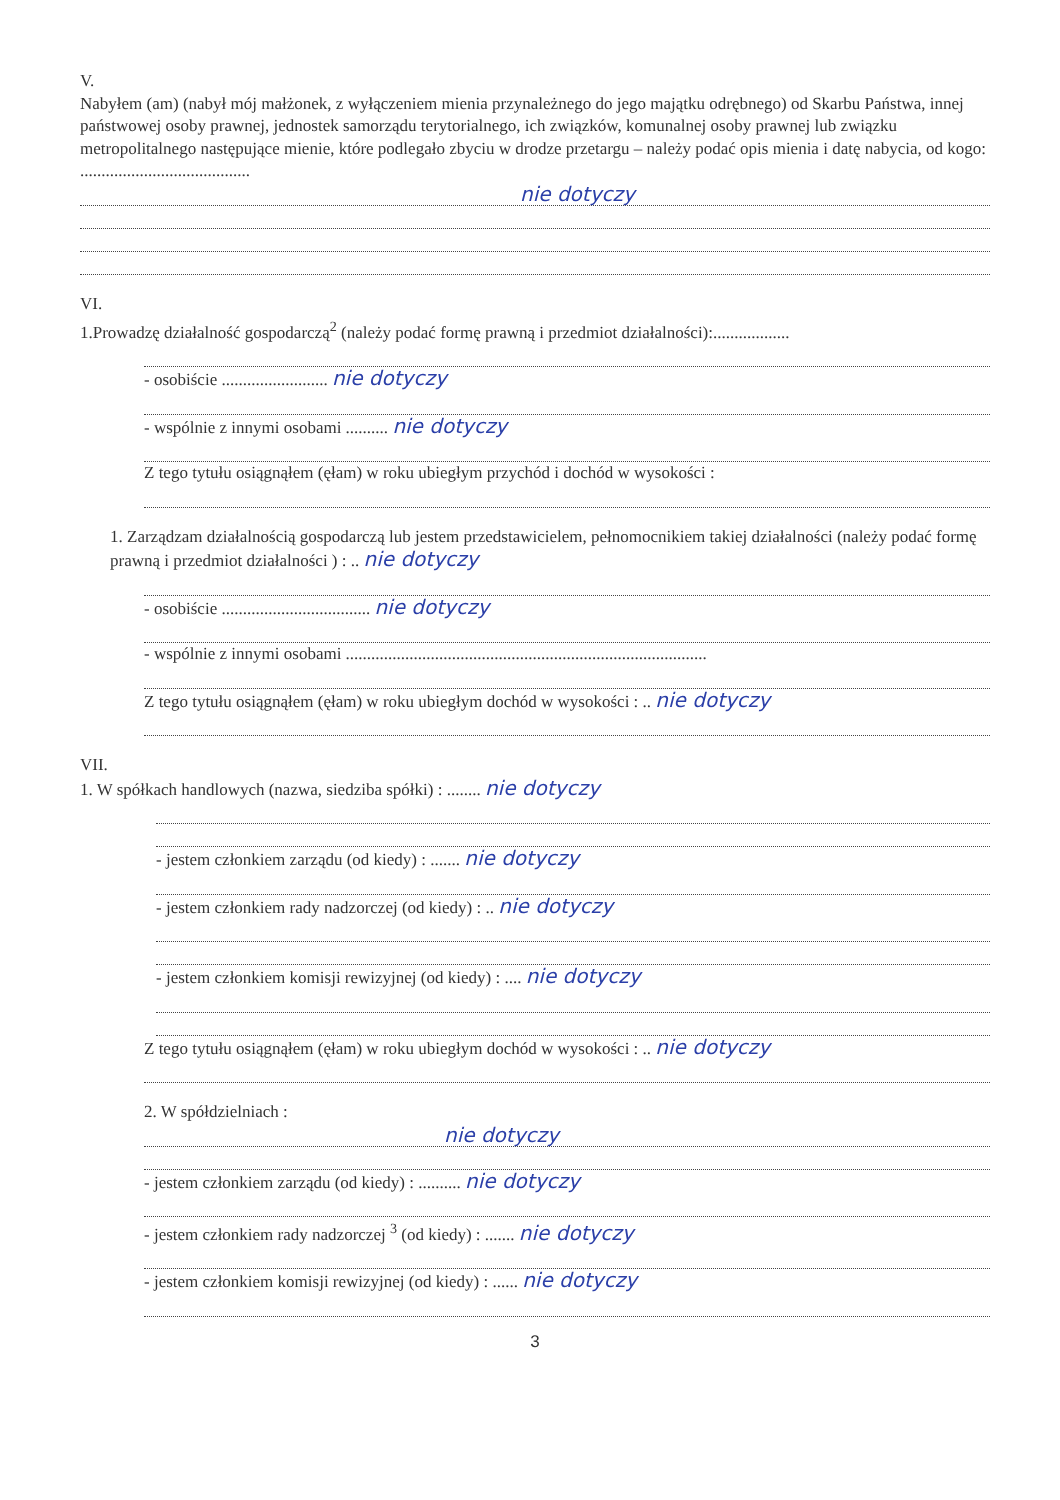V.
Nabyłem (am) (nabył mój małżonek, z wyłączeniem mienia przynależnego do jego majątku odrębnego) od Skarbu Państwa, innej państwowej osoby prawnej, jednostek samorządu terytorialnego, ich związków, komunalnej osoby prawnej lub związku metropolitalnego następujące mienie, które podlegało zbyciu w drodze przetargu – należy podać opis mienia i datę nabycia, od kogo: ........................................
nie dotyczy
VI.
1.Prowadzę działalność gospodarczą<sup>2</sup> (należy podać formę prawną i przedmiot działalności):..................
- osobiście ......................... nie dotyczy
- wspólnie z innymi osobami .......... nie dotyczy
Z tego tytułu osiągnąłem (ęłam) w roku ubiegłym przychód i dochód w wysokości :
1. Zarządzam działalnością gospodarczą lub jestem przedstawicielem, pełnomocnikiem takiej działalności (należy podać formę prawną i przedmiot działalności ) : .. nie dotyczy
- osobiście ................................... nie dotyczy
- wspólnie z innymi osobami .....................................................................................
Z tego tytułu osiągnąłem (ęłam) w roku ubiegłym dochód w wysokości : .. nie dotyczy
VII.
1. W spółkach handlowych (nazwa, siedziba spółki) : ........ nie dotyczy
- jestem członkiem zarządu (od kiedy) : ....... nie dotyczy
- jestem członkiem rady nadzorczej (od kiedy) : .. nie dotyczy
- jestem członkiem komisji rewizyjnej (od kiedy) : .... nie dotyczy
Z tego tytułu osiągnąłem (ęłam) w roku ubiegłym dochód w wysokości : .. nie dotyczy
2. W spółdzielniach :
nie dotyczy
- jestem członkiem zarządu (od kiedy) : .......... nie dotyczy
- jestem członkiem rady nadzorczej <sup>3</sup> (od kiedy) : ....... nie dotyczy
- jestem członkiem komisji rewizyjnej (od kiedy) : ...... nie dotyczy
3